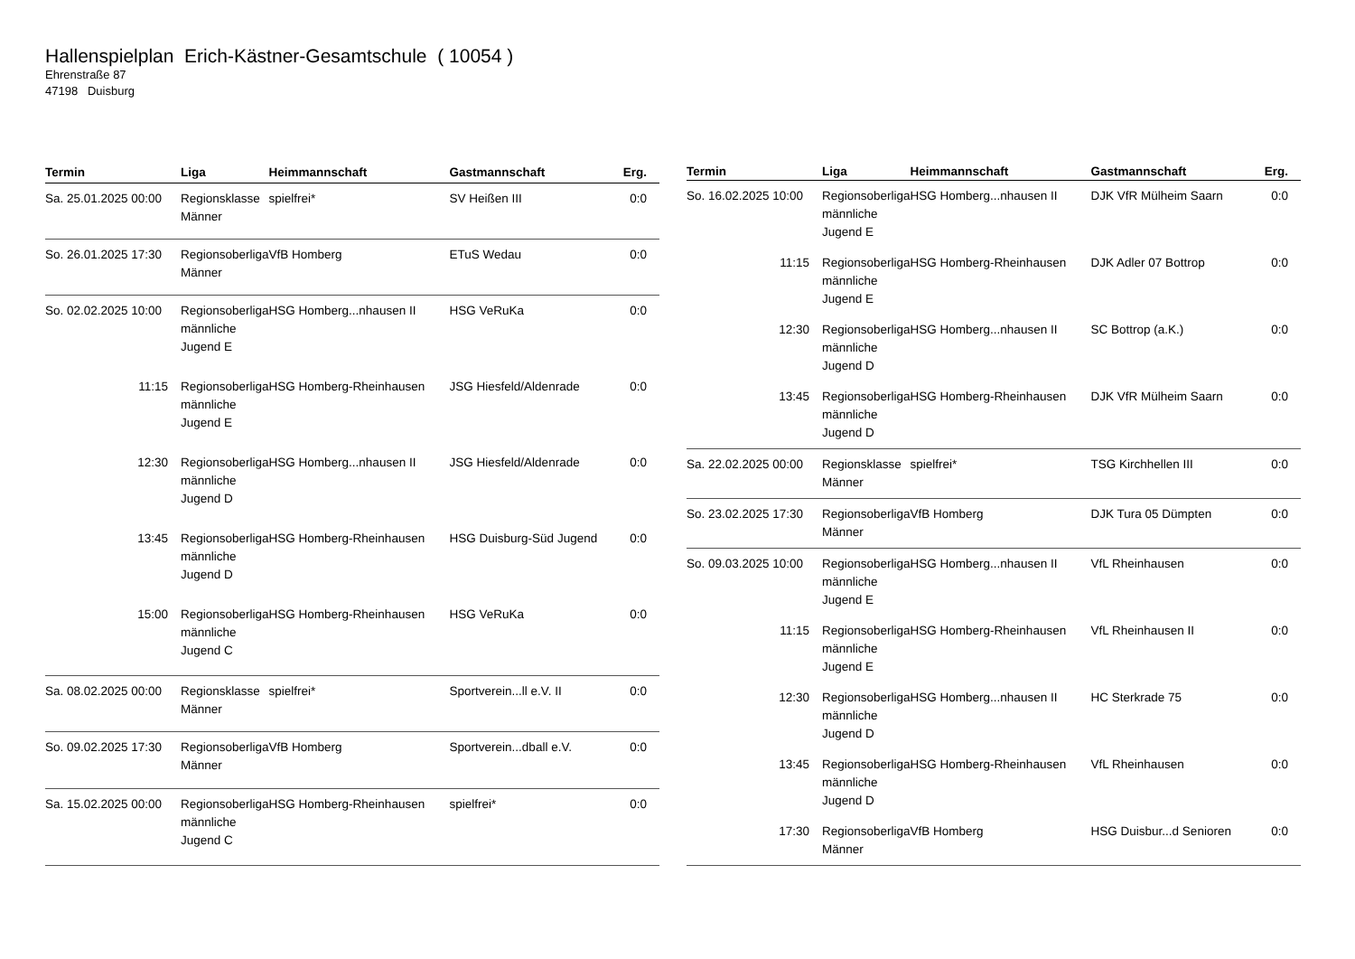Hallenspielplan Erich-Kästner-Gesamtschule ( 10054 )
Ehrenstraße 87
47198 Duisburg
| Termin | Liga | Heimmannschaft | Gastmannschaft | Erg. |
| --- | --- | --- | --- | --- |
| Sa. 25.01.2025 00:00 | Regionsklasse Männer | spielfrei* | SV Heißen III | 0:0 |
| So. 26.01.2025 17:30 | Regionsoberliga Männer | VfB Homberg | ETuS Wedau | 0:0 |
| So. 02.02.2025 10:00 | Regionsoberliga männliche Jugend E | HSG Homberg...nhausen II | HSG VeRuKa | 0:0 |
| 11:15 | Regionsoberliga männliche Jugend E | HSG Homberg-Rheinhausen | JSG Hiesfeld/Aldenrade | 0:0 |
| 12:30 | Regionsoberliga männliche Jugend D | HSG Homberg...nhausen II | JSG Hiesfeld/Aldenrade | 0:0 |
| 13:45 | Regionsoberliga männliche Jugend D | HSG Homberg-Rheinhausen | HSG Duisburg-Süd Jugend | 0:0 |
| 15:00 | Regionsoberliga männliche Jugend C | HSG Homberg-Rheinhausen | HSG VeRuKa | 0:0 |
| Sa. 08.02.2025 00:00 | Regionsklasse Männer | spielfrei* | Sportverein...ll e.V. II | 0:0 |
| So. 09.02.2025 17:30 | Regionsoberliga Männer | VfB Homberg | Sportverein...dball e.V. | 0:0 |
| Sa. 15.02.2025 00:00 | Regionsoberliga männliche Jugend C | HSG Homberg-Rheinhausen | spielfrei* | 0:0 |
| Termin | Liga | Heimmannschaft | Gastmannschaft | Erg. |
| --- | --- | --- | --- | --- |
| So. 16.02.2025 10:00 | Regionsoberliga männliche Jugend E | HSG Homberg...nhausen II | DJK VfR Mülheim Saarn | 0:0 |
| 11:15 | Regionsoberliga männliche Jugend E | HSG Homberg-Rheinhausen | DJK Adler 07 Bottrop | 0:0 |
| 12:30 | Regionsoberliga männliche Jugend D | HSG Homberg...nhausen II | SC Bottrop (a.K.) | 0:0 |
| 13:45 | Regionsoberliga männliche Jugend D | HSG Homberg-Rheinhausen | DJK VfR Mülheim Saarn | 0:0 |
| Sa. 22.02.2025 00:00 | Regionsklasse Männer | spielfrei* | TSG Kirchhellen III | 0:0 |
| So. 23.02.2025 17:30 | Regionsoberliga Männer | VfB Homberg | DJK Tura 05 Dümpten | 0:0 |
| So. 09.03.2025 10:00 | Regionsoberliga männliche Jugend E | HSG Homberg...nhausen II | VfL Rheinhausen | 0:0 |
| 11:15 | Regionsoberliga männliche Jugend E | HSG Homberg-Rheinhausen | VfL Rheinhausen II | 0:0 |
| 12:30 | Regionsoberliga männliche Jugend D | HSG Homberg...nhausen II | HC Sterkrade 75 | 0:0 |
| 13:45 | Regionsoberliga männliche Jugend D | HSG Homberg-Rheinhausen | VfL Rheinhausen | 0:0 |
| 17:30 | Regionsoberliga Männer | VfB Homberg | HSG Duisbur...d Senioren | 0:0 |